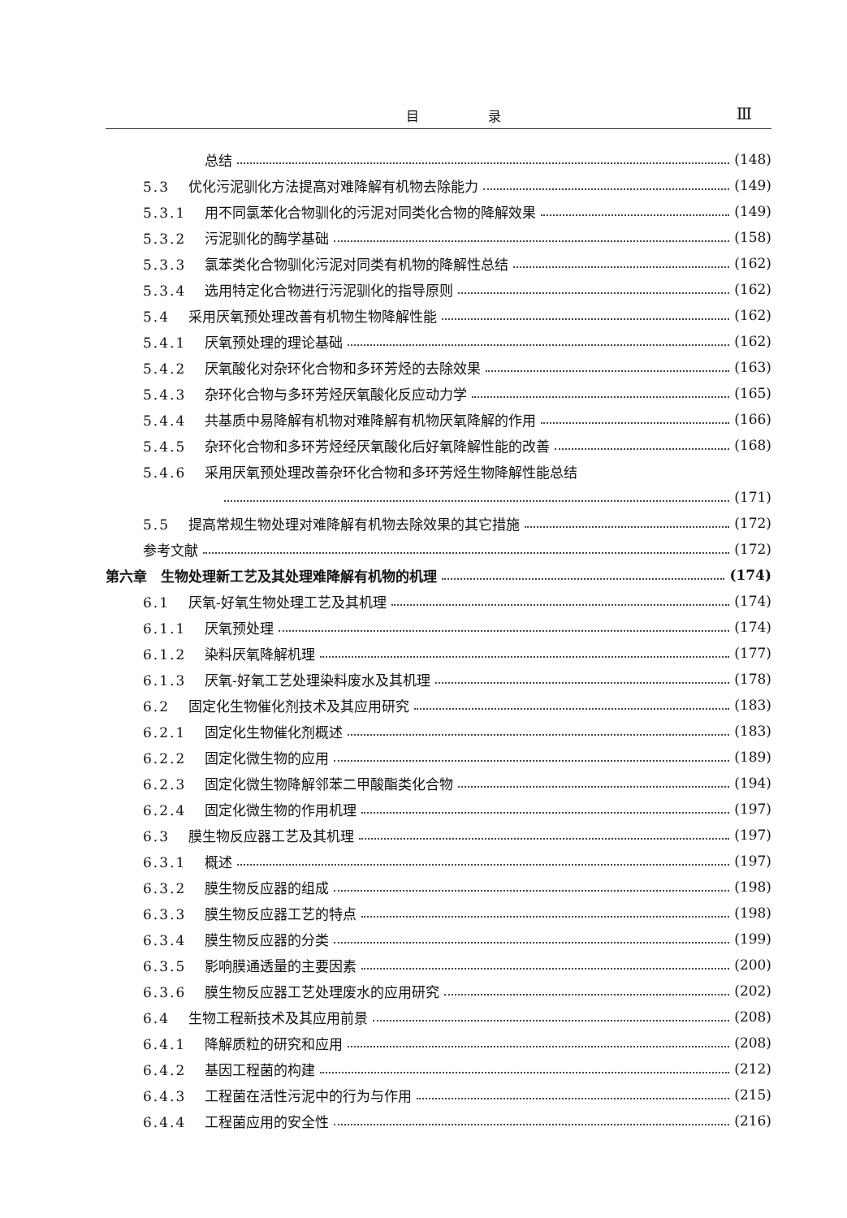目 录 Ⅲ
总结 (148)
5.3 优化污泥驯化方法提高对难降解有机物去除能力 (149)
5.3.1 用不同氯苯化合物驯化的污泥对同类化合物的降解效果 (149)
5.3.2 污泥驯化的酶学基础 (158)
5.3.3 氯苯类化合物驯化污泥对同类有机物的降解性总结 (162)
5.3.4 选用特定化合物进行污泥驯化的指导原则 (162)
5.4 采用厌氧预处理改善有机物生物降解性能 (162)
5.4.1 厌氧预处理的理论基础 (162)
5.4.2 厌氧酸化对杂环化合物和多环芳烃的去除效果 (163)
5.4.3 杂环化合物与多环芳烃厌氧酸化反应动力学 (165)
5.4.4 共基质中易降解有机物对难降解有机物厌氧降解的作用 (166)
5.4.5 杂环化合物和多环芳烃经厌氧酸化后好氧降解性能的改善 (168)
5.4.6 采用厌氧预处理改善杂环化合物和多环芳烃生物降解性能总结
(171)
5.5 提高常规生物处理对难降解有机物去除效果的其它措施 (172)
参考文献 (172)
第六章　生物处理新工艺及其处理难降解有机物的机理 (174)
6.1 厌氧-好氧生物处理工艺及其机理 (174)
6.1.1 厌氧预处理 (174)
6.1.2 染料厌氧降解机理 (177)
6.1.3 厌氧-好氧工艺处理染料废水及其机理 (178)
6.2 固定化生物催化剂技术及其应用研究 (183)
6.2.1 固定化生物催化剂概述 (183)
6.2.2 固定化微生物的应用 (189)
6.2.3 固定化微生物降解邻苯二甲酸酯类化合物 (194)
6.2.4 固定化微生物的作用机理 (197)
6.3 膜生物反应器工艺及其机理 (197)
6.3.1 概述 (197)
6.3.2 膜生物反应器的组成 (198)
6.3.3 膜生物反应器工艺的特点 (198)
6.3.4 膜生物反应器的分类 (199)
6.3.5 影响膜通透量的主要因素 (200)
6.3.6 膜生物反应器工艺处理废水的应用研究 (202)
6.4 生物工程新技术及其应用前景 (208)
6.4.1 降解质粒的研究和应用 (208)
6.4.2 基因工程菌的构建 (212)
6.4.3 工程菌在活性污泥中的行为与作用 (215)
6.4.4 工程菌应用的安全性 (216)